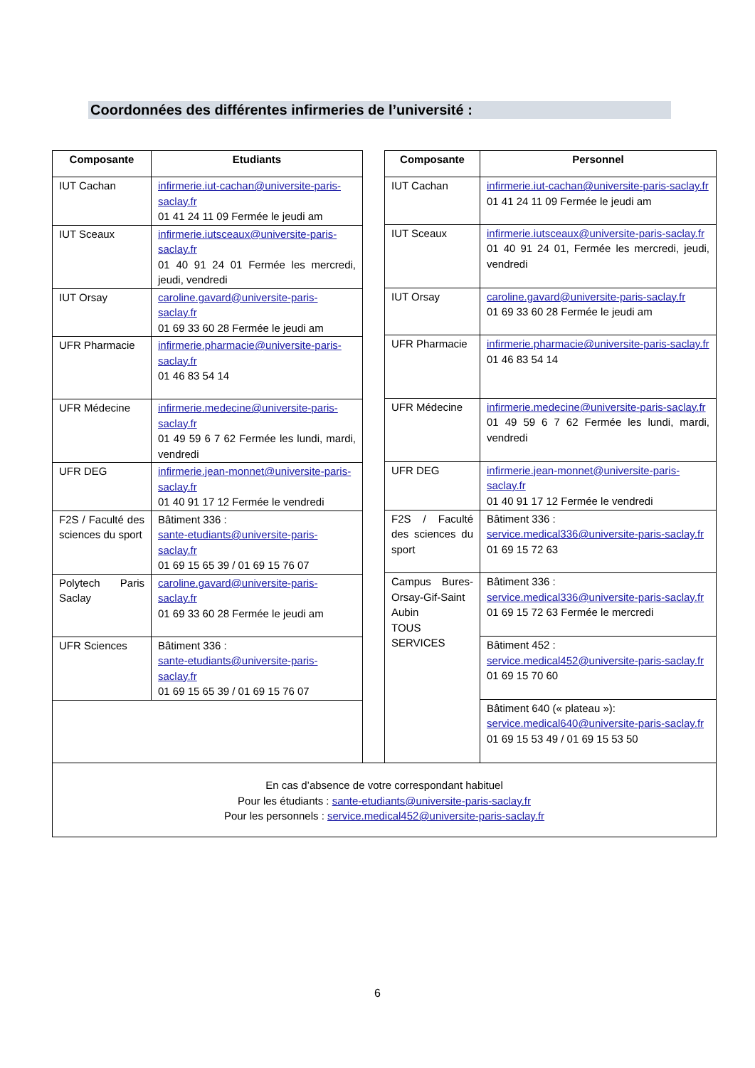Coordonnées des différentes infirmeries de l’université :
| Composante | Etudiants |
| --- | --- |
| IUT Cachan | infirmerie.iut-cachan@universite-paris-saclay.fr 01 41 24 11 09 Fermée le jeudi am |
| IUT Sceaux | infirmerie.iutsceaux@universite-paris-saclay.fr 01 40 91 24 01 Fermée les mercredi, jeudi, vendredi |
| IUT Orsay | caroline.gavard@universite-paris-saclay.fr 01 69 33 60 28 Fermée le jeudi am |
| UFR Pharmacie | infirmerie.pharmacie@universite-paris-saclay.fr 01 46 83 54 14 |
| UFR Médecine | infirmerie.medecine@universite-paris-saclay.fr 01 49 59 6 7 62 Fermée les lundi, mardi, vendredi |
| UFR DEG | infirmerie.jean-monnet@universite-paris-saclay.fr 01 40 91 17 12 Fermée le vendredi |
| F2S / Faculté des sciences du sport | Bâtiment 336 : sante-etudiants@universite-paris-saclay.fr 01 69 15 65 39 / 01 69 15 76 07 |
| Polytech Paris Saclay | caroline.gavard@universite-paris-saclay.fr 01 69 33 60 28 Fermée le jeudi am |
| UFR Sciences | Bâtiment 336 : sante-etudiants@universite-paris-saclay.fr 01 69 15 65 39 / 01 69 15 76 07 |
| Composante | Personnel |
| --- | --- |
| IUT Cachan | infirmerie.iut-cachan@universite-paris-saclay.fr 01 41 24 11 09 Fermée le jeudi am |
| IUT Sceaux | infirmerie.iutsceaux@universite-paris-saclay.fr 01 40 91 24 01, Fermée les mercredi, jeudi, vendredi |
| IUT Orsay | caroline.gavard@universite-paris-saclay.fr 01 69 33 60 28 Fermée le jeudi am |
| UFR Pharmacie | infirmerie.pharmacie@universite-paris-saclay.fr 01 46 83 54 14 |
| UFR Médecine | infirmerie.medecine@universite-paris-saclay.fr 01 49 59 6 7 62 Fermée les lundi, mardi, vendredi |
| UFR DEG | infirmerie.jean-monnet@universite-paris-saclay.fr 01 40 91 17 12 Fermée le vendredi |
| F2S / Faculté des sciences du sport | Bâtiment 336 : service.medical336@universite-paris-saclay.fr 01 69 15 72 63 |
| Campus Bures-Orsay-Gif-Saint Aubin TOUS SERVICES | Bâtiment 336 : service.medical336@universite-paris-saclay.fr 01 69 15 72 63 Fermée le mercredi |
| | Bâtiment 452 : service.medical452@universite-paris-saclay.fr 01 69 15 70 60 |
| | Bâtiment 640 (« plateau »): service.medical640@universite-paris-saclay.fr 01 69 15 53 49 / 01 69 15 53 50 |
En cas d’absence de votre correspondant habituel
Pour les étudiants : sante-etudiants@universite-paris-saclay.fr
Pour les personnels : service.medical452@universite-paris-saclay.fr
6